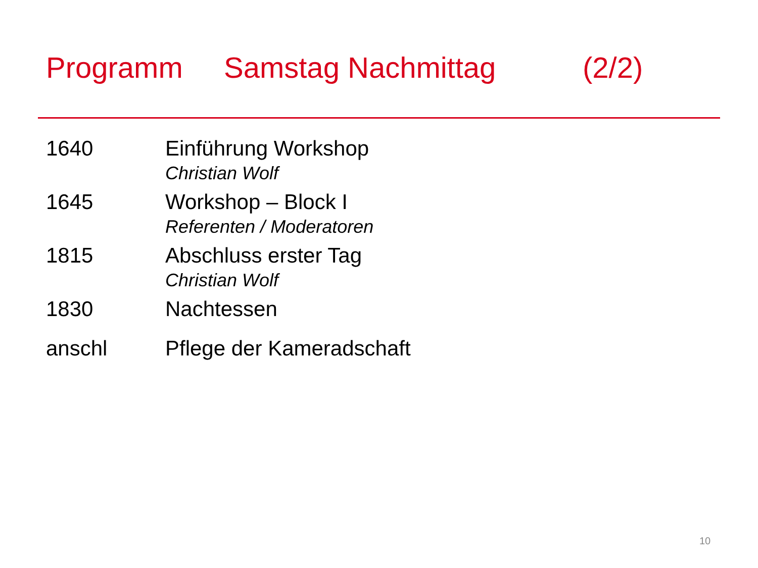Programm Samstag Nachmittag (2/2)
1640 Einführung Workshop
Christian Wolf
1645 Workshop – Block I
Referenten / Moderatoren
1815 Abschluss erster Tag
Christian Wolf
1830 Nachtessen
anschl Pflege der Kameradschaft
10